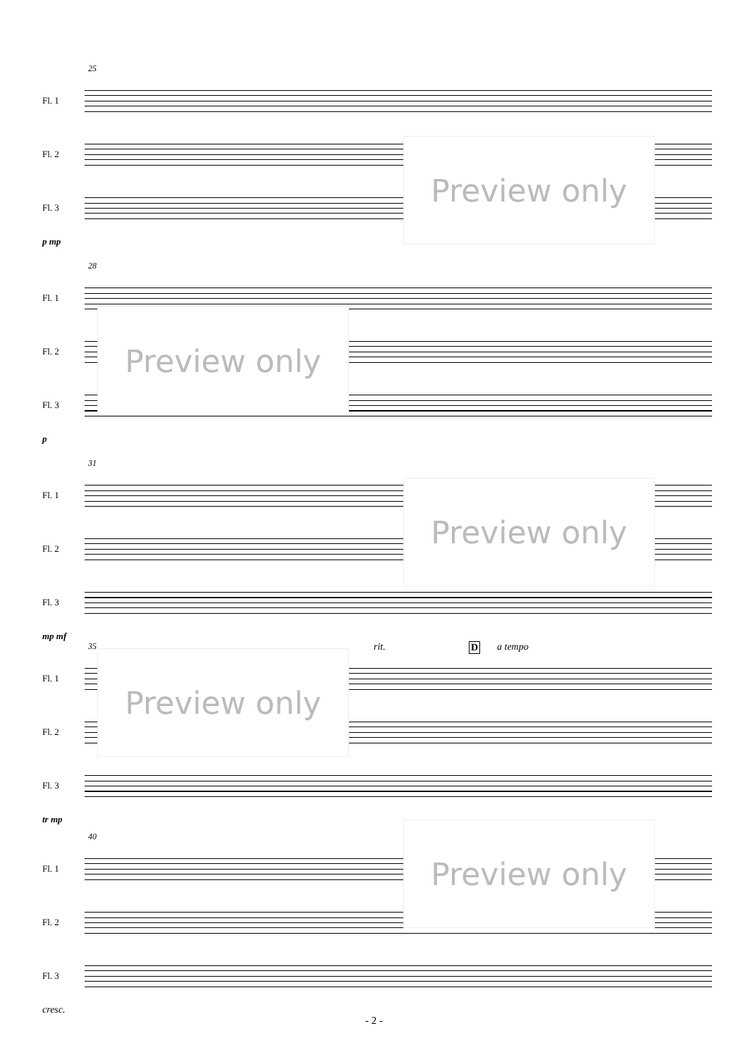25
Fl. 1
Fl. 2
Fl. 3
p mp
28
Fl. 1
Fl. 2
Fl. 3
p
31
Fl. 1
Fl. 2
Fl. 3
mp mf
rit. D a tempo
35
Fl. 1
Fl. 2
Fl. 3
tr mp
40
Fl. 1
Fl. 2
Fl. 3
cresc.
Preview only
Preview only
Preview only
Preview only
Preview only
- 2 -